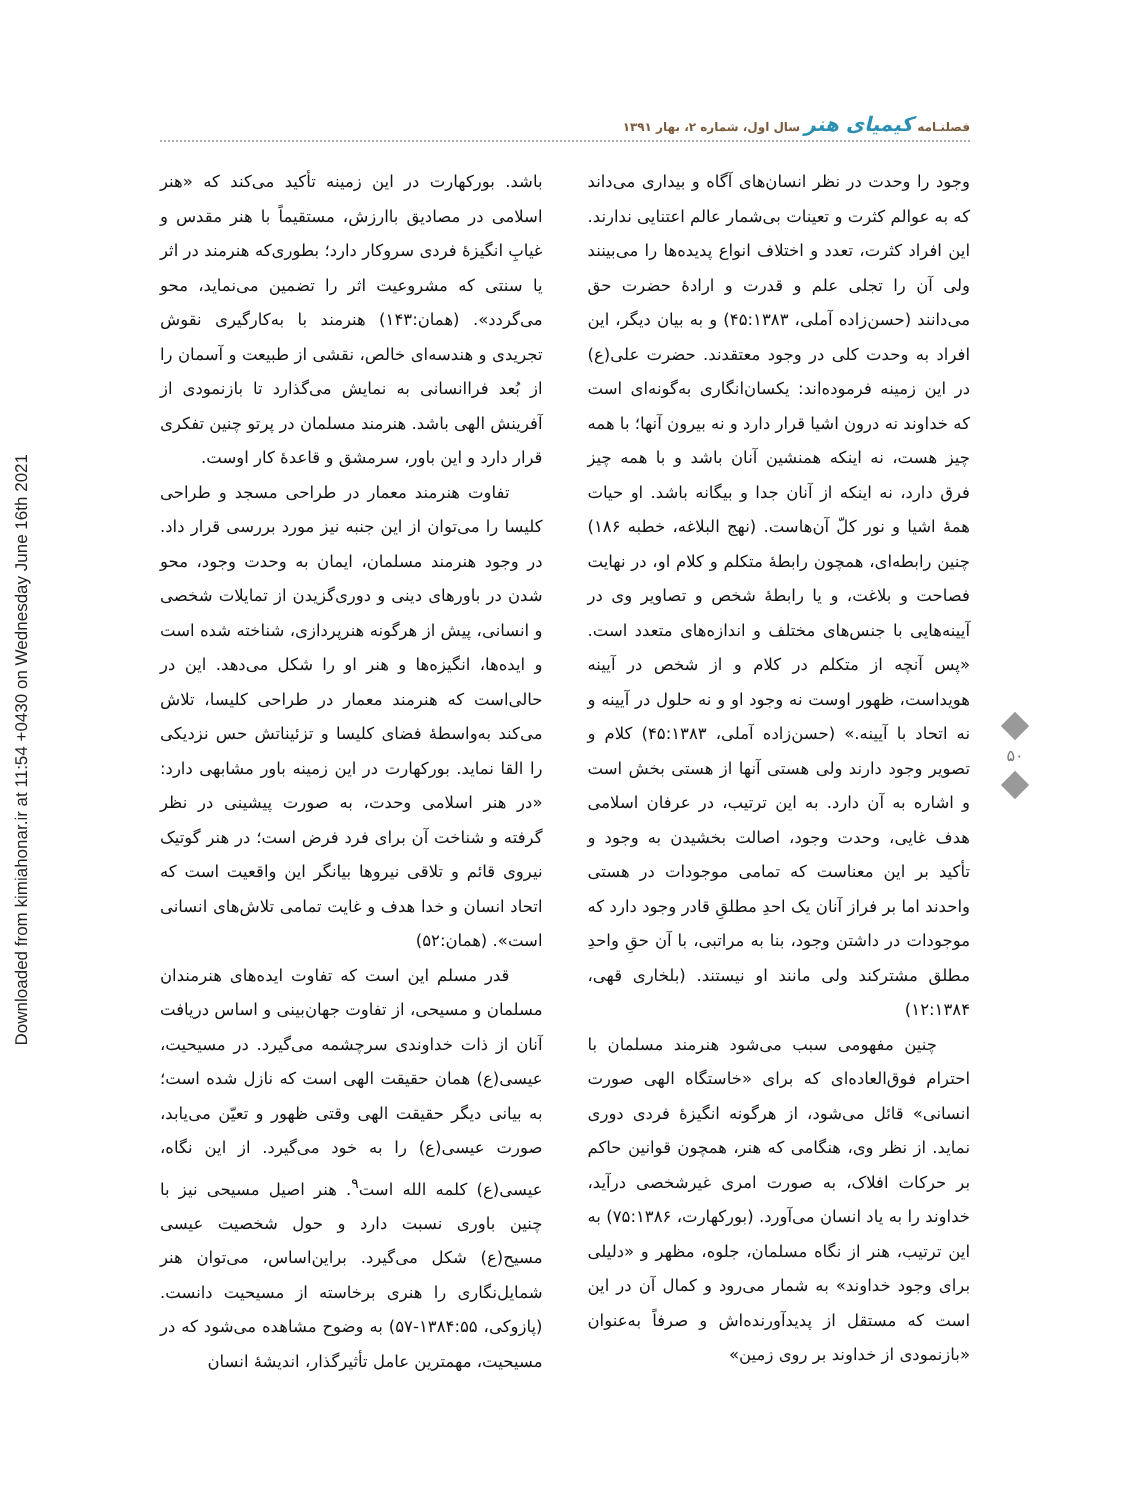Downloaded from kimiahonar.ir at 11:54 +0430 on Wednesday June 16th 2021
فصلنـامه کیمیای هنر سال اول، شماره ۲، بهار ۱۳۹۱
وجود را وحدت در نظر انسان‌های آگاه و بیداری می‌داند که به عوالم کثرت و تعینات بی‌شمار عالم اعتنایی ندارند. این افراد کثرت، تعدد و اختلاف انواع پدیده‌ها را می‌بینند ولی آن را تجلی علم و قدرت و ارادهٔ حضرت حق می‌دانند (حسن‌زاده آملی، ۴۵:۱۳۸۳) و به بیان دیگر، این افراد به وحدت کلی در وجود معتقدند. حضرت علی(ع) در این زمینه فرموده‌اند: یکسان‌انگاری به‌گونه‌ای است که خداوند نه درون اشیا قرار دارد و نه بیرون آنها؛ با همه چیز هست، نه اینکه همنشین آنان باشد و با همه چیز فرق دارد، نه اینکه از آنان جدا و بیگانه باشد. او حیات همهٔ اشیا و نور کلّ آن‌هاست. (نهج البلاغه، خطبه ۱۸۶) چنین رابطه‌ای، همچون رابطهٔ متکلم و کلام او، در نهایت فصاحت و بلاغت، و یا رابطهٔ شخص و تصاویر وی در آیینه‌هایی با جنس‌های مختلف و اندازه‌های متعدد است. «پس آنچه از متکلم در کلام و از شخص در آیینه هویداست، ظهور اوست نه وجود او و نه حلول در آیینه و نه اتحاد با آیینه.» (حسن‌زاده آملی، ۴۵:۱۳۸۳) کلام و تصویر وجود دارند ولی هستی آنها از هستی بخش است و اشاره به آن دارد. به این ترتیب، در عرفان اسلامی هدف غایی، وحدت وجود، اصالت بخشیدن به وجود و تأکید بر این معناست که تمامی موجودات در هستی واحدند اما بر فراز آنان یک احدِ مطلقِ قادر وجود دارد که موجودات در داشتن وجود، بنا به مراتبی، با آن حقِ واحدِ مطلق مشترکند ولی مانند او نیستند. (بلخاری قهی، ۱۲:۱۳۸۴)
چنین مفهومی سبب می‌شود هنرمند مسلمان با احترام فوق‌العاده‌ای که برای «خاستگاه الهی صورت انسانی» قائل می‌شود، از هرگونه انگیزهٔ فردی دوری نماید. از نظر وی، هنگامی که هنر، همچون قوانین حاکم بر حرکات افلاک، به صورت امری غیرشخصی درآید، خداوند را به یاد انسان می‌آورد. (بورکهارت، ۷۵:۱۳۸۶) به این ترتیب، هنر از نگاه مسلمان، جلوه، مظهر و «دلیلی برای وجود خداوند» به شمار می‌رود و کمال آن در این است که مستقل از پدیدآورنده‌اش و صرفاً به‌عنوان «بازنمودی از خداوند بر روی زمین»
باشد. بورکهارت در این زمینه تأکید می‌کند که «هنر اسلامی در مصادیق باارزش، مستقیماً با هنر مقدس و غیابِ انگیزهٔ فردی سروکار دارد؛ بطوری‌که هنرمند در اثر یا سنتی که مشروعیت اثر را تضمین می‌نماید، محو می‌گردد». (همان:۱۴۳) هنرمند با به‌کارگیری نقوش تجریدی و هندسه‌ای خالص، نقشی از طبیعت و آسمان را از بُعد فراانسانی به نمایش می‌گذارد تا بازنمودی از آفرینش الهی باشد. هنرمند مسلمان در پرتو چنین تفکری قرار دارد و این باور، سرمشق و قاعدهٔ کار اوست.
تفاوت هنرمند معمار در طراحی مسجد و طراحی کلیسا را می‌توان از این جنبه نیز مورد بررسی قرار داد. در وجود هنرمند مسلمان، ایمان به وحدت وجود، محو شدن در باورهای دینی و دوری‌گزیدن از تمایلات شخصی و انسانی، پیش از هرگونه هنرپردازی، شناخته شده است و ایده‌ها، انگیزه‌ها و هنر او را شکل می‌دهد. این در حالی‌است که هنرمند معمار در طراحی کلیسا، تلاش می‌کند به‌واسطهٔ فضای کلیسا و تزئیناتش حس نزدیکی را القا نماید. بورکهارت در این زمینه باور مشابهی دارد: «در هنر اسلامی وحدت، به صورت پیشینی در نظر گرفته و شناخت آن برای فرد فرض است؛ در هنر گوتیک نیروی قائم و تلاقی نیروها بیانگر این واقعیت است که اتحاد انسان و خدا هدف و غایت تمامی تلاش‌های انسانی است». (همان:۵۲)
قدر مسلم این است که تفاوت ایده‌های هنرمندان مسلمان و مسیحی، از تفاوت جهان‌بینی و اساس دریافت آنان از ذات خداوندی سرچشمه می‌گیرد. در مسیحیت، عیسی(ع) همان حقیقت الهی است که نازل شده است؛ به بیانی دیگر حقیقت الهی وقتی ظهور و تعیّن می‌یابد، صورت عیسی(ع) را به خود می‌گیرد. از این نگاه، عیسی(ع) کلمه الله است<sup>۹</sup>. هنر اصیل مسیحی نیز با چنین باوری نسبت دارد و حول شخصیت عیسی مسیح(ع) شکل می‌گیرد. براین‌اساس، می‌توان هنر شمایل‌نگاری را هنری برخاسته از مسیحیت دانست. (پازوکی، ۱۳۸۴:۵۵-۵۷) به وضوح مشاهده می‌شود که در مسیحیت، مهمترین عامل تأثیرگذار، اندیشهٔ انسان
۵۰